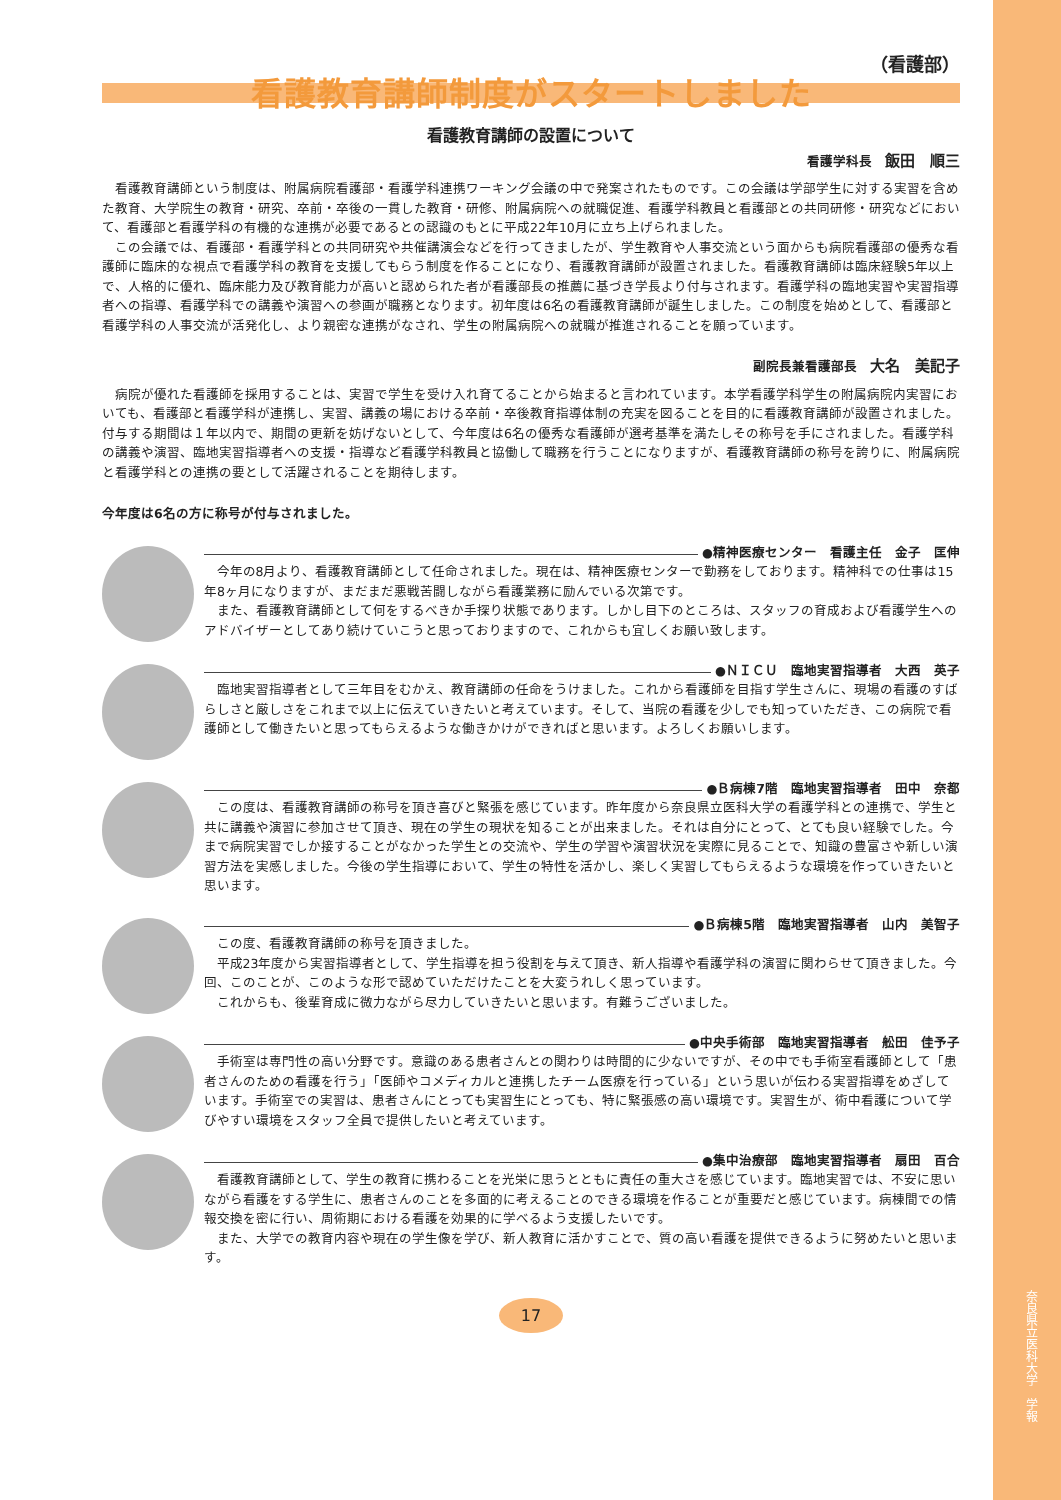奈良県立医科大学　学報
（看護部）
看護教育講師制度がスタートしました
看護教育講師の設置について
看護学科長　飯田　順三
看護教育講師という制度は、附属病院看護部・看護学科連携ワーキング会議の中で発案されたものです。この会議は学部学生に対する実習を含めた教育、大学院生の教育・研究、卒前・卒後の一貫した教育・研修、附属病院への就職促進、看護学科教員と看護部との共同研修・研究などにおいて、看護部と看護学科の有機的な連携が必要であるとの認識のもとに平成22年10月に立ち上げられました。
この会議では、看護部・看護学科との共同研究や共催講演会などを行ってきましたが、学生教育や人事交流という面からも病院看護部の優秀な看護師に臨床的な視点で看護学科の教育を支援してもらう制度を作ることになり、看護教育講師が設置されました。看護教育講師は臨床経験5年以上で、人格的に優れ、臨床能力及び教育能力が高いと認められた者が看護部長の推薦に基づき学長より付与されます。看護学科の臨地実習や実習指導者への指導、看護学科での講義や演習への参画が職務となります。初年度は6名の看護教育講師が誕生しました。この制度を始めとして、看護部と看護学科の人事交流が活発化し、より親密な連携がなされ、学生の附属病院への就職が推進されることを願っています。
副院長兼看護部長　大名　美記子
病院が優れた看護師を採用することは、実習で学生を受け入れ育てることから始まると言われています。本学看護学科学生の附属病院内実習においても、看護部と看護学科が連携し、実習、講義の場における卒前・卒後教育指導体制の充実を図ることを目的に看護教育講師が設置されました。付与する期間は１年以内で、期間の更新を妨げないとして、今年度は6名の優秀な看護師が選考基準を満たしその称号を手にされました。看護学科の講義や演習、臨地実習指導者への支援・指導など看護学科教員と協働して職務を行うことになりますが、看護教育講師の称号を誇りに、附属病院と看護学科との連携の要として活躍されることを期待します。
今年度は6名の方に称号が付与されました。
●精神医療センター　看護主任　金子　匡伸
今年の8月より、看護教育講師として任命されました。現在は、精神医療センターで勤務をしております。精神科での仕事は15年8ヶ月になりますが、まだまだ悪戦苦闘しながら看護業務に励んでいる次第です。
また、看護教育講師として何をするべきか手探り状態であります。しかし目下のところは、スタッフの育成および看護学生へのアドバイザーとしてあり続けていこうと思っておりますので、これからも宜しくお願い致します。
●ＮＩＣＵ　臨地実習指導者　大西　英子
臨地実習指導者として三年目をむかえ、教育講師の任命をうけました。これから看護師を目指す学生さんに、現場の看護のすばらしさと厳しさをこれまで以上に伝えていきたいと考えています。そして、当院の看護を少しでも知っていただき、この病院で看護師として働きたいと思ってもらえるような働きかけができればと思います。よろしくお願いします。
●Ｂ病棟7階　臨地実習指導者　田中　奈都
この度は、看護教育講師の称号を頂き喜びと緊張を感じています。昨年度から奈良県立医科大学の看護学科との連携で、学生と共に講義や演習に参加させて頂き、現在の学生の現状を知ることが出来ました。それは自分にとって、とても良い経験でした。今まで病院実習でしか接することがなかった学生との交流や、学生の学習や演習状況を実際に見ることで、知識の豊富さや新しい演習方法を実感しました。今後の学生指導において、学生の特性を活かし、楽しく実習してもらえるような環境を作っていきたいと思います。
●Ｂ病棟5階　臨地実習指導者　山内　美智子
この度、看護教育講師の称号を頂きました。
平成23年度から実習指導者として、学生指導を担う役割を与えて頂き、新人指導や看護学科の演習に関わらせて頂きました。今回、このことが、このような形で認めていただけたことを大変うれしく思っています。
これからも、後輩育成に微力ながら尽力していきたいと思います。有難うございました。
●中央手術部　臨地実習指導者　舩田　佳予子
手術室は専門性の高い分野です。意識のある患者さんとの関わりは時間的に少ないですが、その中でも手術室看護師として「患者さんのための看護を行う」「医師やコメディカルと連携したチーム医療を行っている」という思いが伝わる実習指導をめざしています。手術室での実習は、患者さんにとっても実習生にとっても、特に緊張感の高い環境です。実習生が、術中看護について学びやすい環境をスタッフ全員で提供したいと考えています。
●集中治療部　臨地実習指導者　扇田　百合
看護教育講師として、学生の教育に携わることを光栄に思うとともに責任の重大さを感じています。臨地実習では、不安に思いながら看護をする学生に、患者さんのことを多面的に考えることのできる環境を作ることが重要だと感じています。病棟間での情報交換を密に行い、周術期における看護を効果的に学べるよう支援したいです。
また、大学での教育内容や現在の学生像を学び、新人教育に活かすことで、質の高い看護を提供できるように努めたいと思います。
17